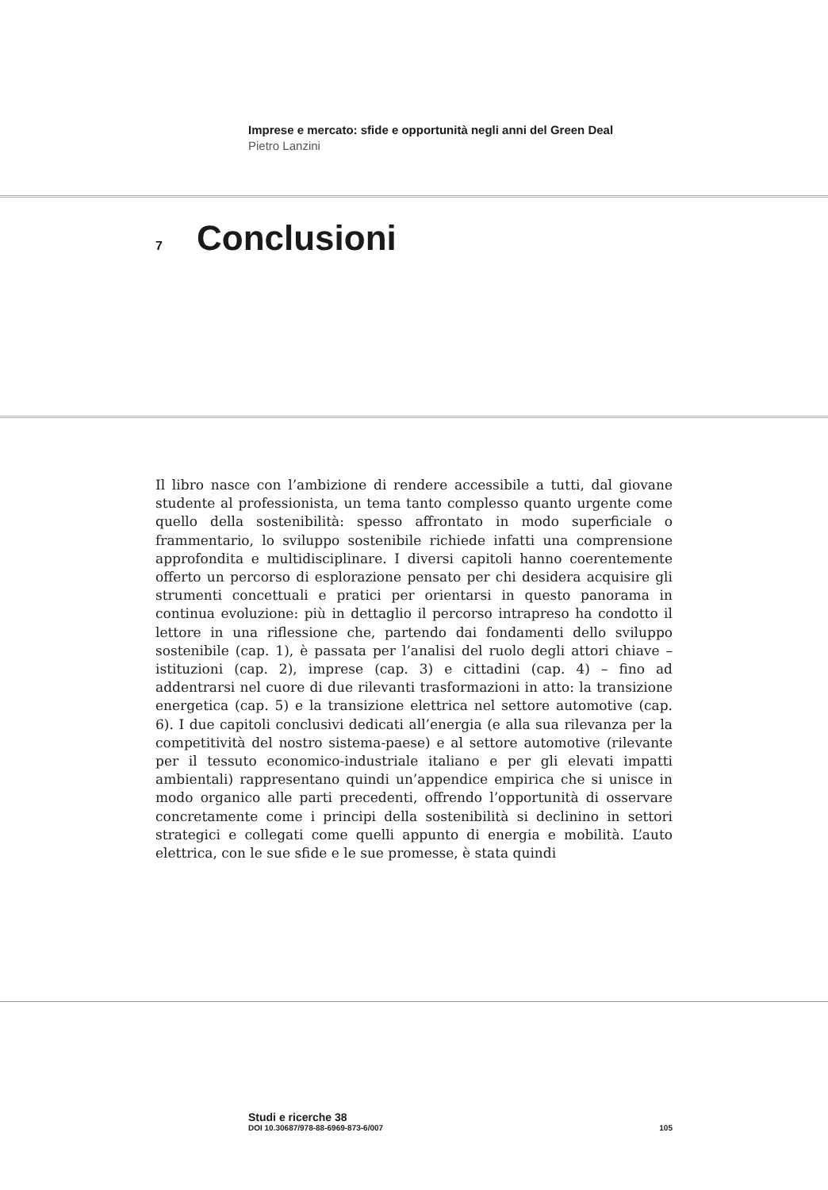Imprese e mercato: sfide e opportunità negli anni del Green Deal
Pietro Lanzini
7
Conclusioni
Il libro nasce con l’ambizione di rendere accessibile a tutti, dal giovane studente al professionista, un tema tanto complesso quanto urgente come quello della sostenibilità: spesso affrontato in modo superficiale o frammentario, lo sviluppo sostenibile richiede infatti una comprensione approfondita e multidisciplinare. I diversi capitoli hanno coerentemente offerto un percorso di esplorazione pensato per chi desidera acquisire gli strumenti concettuali e pratici per orientarsi in questo panorama in continua evoluzione: più in dettaglio il percorso intrapreso ha condotto il lettore in una riflessione che, partendo dai fondamenti dello sviluppo sostenibile (cap. 1), è passata per l’analisi del ruolo degli attori chiave – istituzioni (cap. 2), imprese (cap. 3) e cittadini (cap. 4) – fino ad addentrarsi nel cuore di due rilevanti trasformazioni in atto: la transizione energetica (cap. 5) e la transizione elettrica nel settore automotive (cap. 6). I due capitoli conclusivi dedicati all’energia (e alla sua rilevanza per la competitività del nostro sistema-paese) e al settore automotive (rilevante per il tessuto economico-industriale italiano e per gli elevati impatti ambientali) rappresentano quindi un’appendice empirica che si unisce in modo organico alle parti precedenti, offrendo l’opportunità di osservare concretamente come i principi della sostenibilità si declinino in settori strategici e collegati come quelli appunto di energia e mobilità. L’auto elettrica, con le sue sfide e le sue promesse, è stata quindi
Studi e ricerche 38
DOI 10.30687/978-88-6969-873-6/007 105